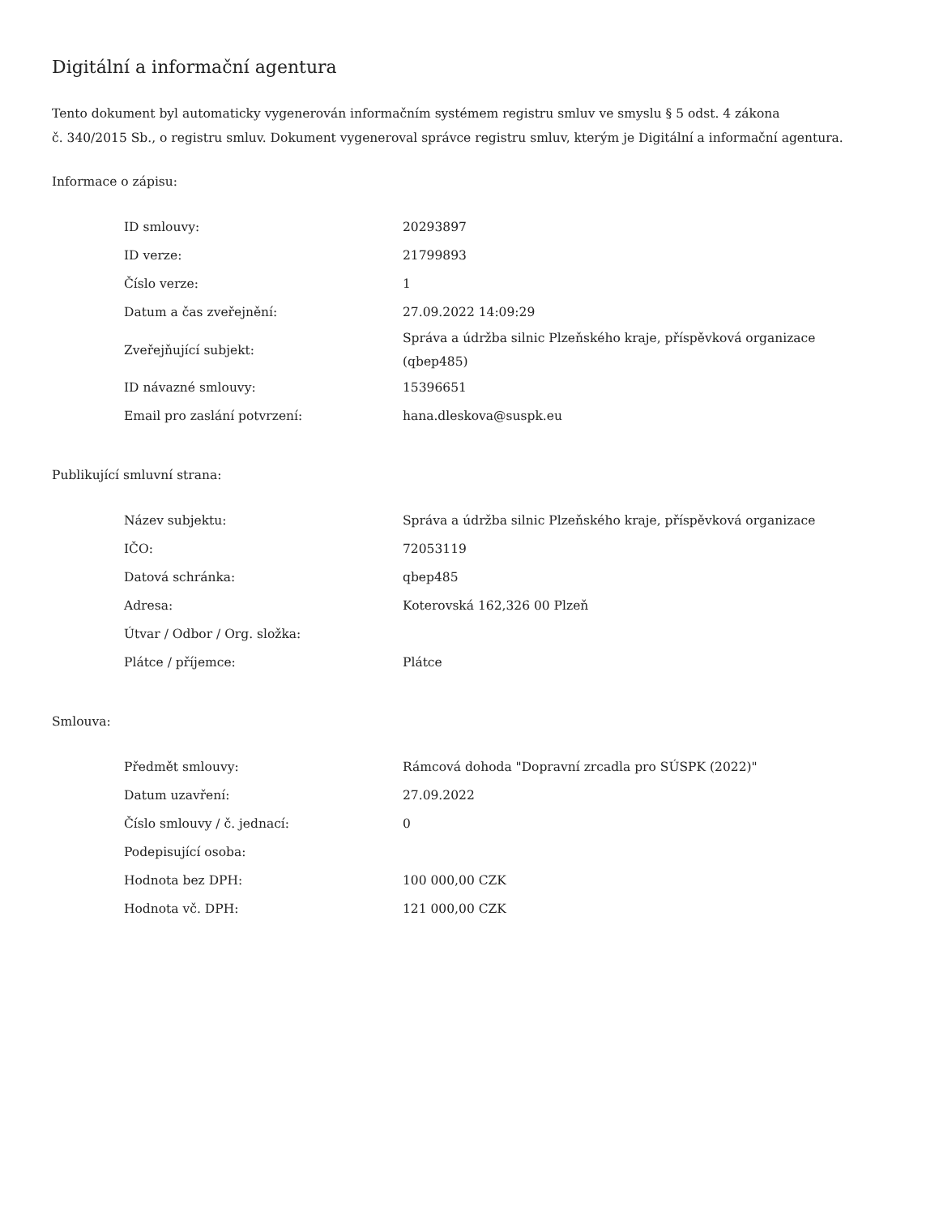Digitální a informační agentura
Tento dokument byl automaticky vygenerován informačním systémem registru smluv ve smyslu § 5 odst. 4 zákona
č. 340/2015 Sb., o registru smluv. Dokument vygeneroval správce registru smluv, kterým je Digitální a informační agentura.
Informace o zápisu:
| ID smlouvy: | 20293897 |
| ID verze: | 21799893 |
| Číslo verze: | 1 |
| Datum a čas zveřejnění: | 27.09.2022 14:09:29 |
| Zveřejňující subjekt: | Správa a údržba silnic Plzeňského kraje, příspěvková organizace (qbep485) |
| ID návazné smlouvy: | 15396651 |
| Email pro zaslání potvrzení: | hana.dleskova@suspk.eu |
Publikující smluvní strana:
| Název subjektu: | Správa a údržba silnic Plzeňského kraje, příspěvková organizace |
| IČO: | 72053119 |
| Datová schránka: | qbep485 |
| Adresa: | Koterovská 162,326 00 Plzeň |
| Útvar / Odbor / Org. složka: | |
| Plátce / příjemce: | Plátce |
Smlouva:
| Předmět smlouvy: | Rámcová dohoda "Dopravní zrcadla pro SÚSPK (2022)" |
| Datum uzavření: | 27.09.2022 |
| Číslo smlouvy / č. jednací: | 0 |
| Podepisující osoba: | |
| Hodnota bez DPH: | 100 000,00 CZK |
| Hodnota vč. DPH: | 121 000,00 CZK |